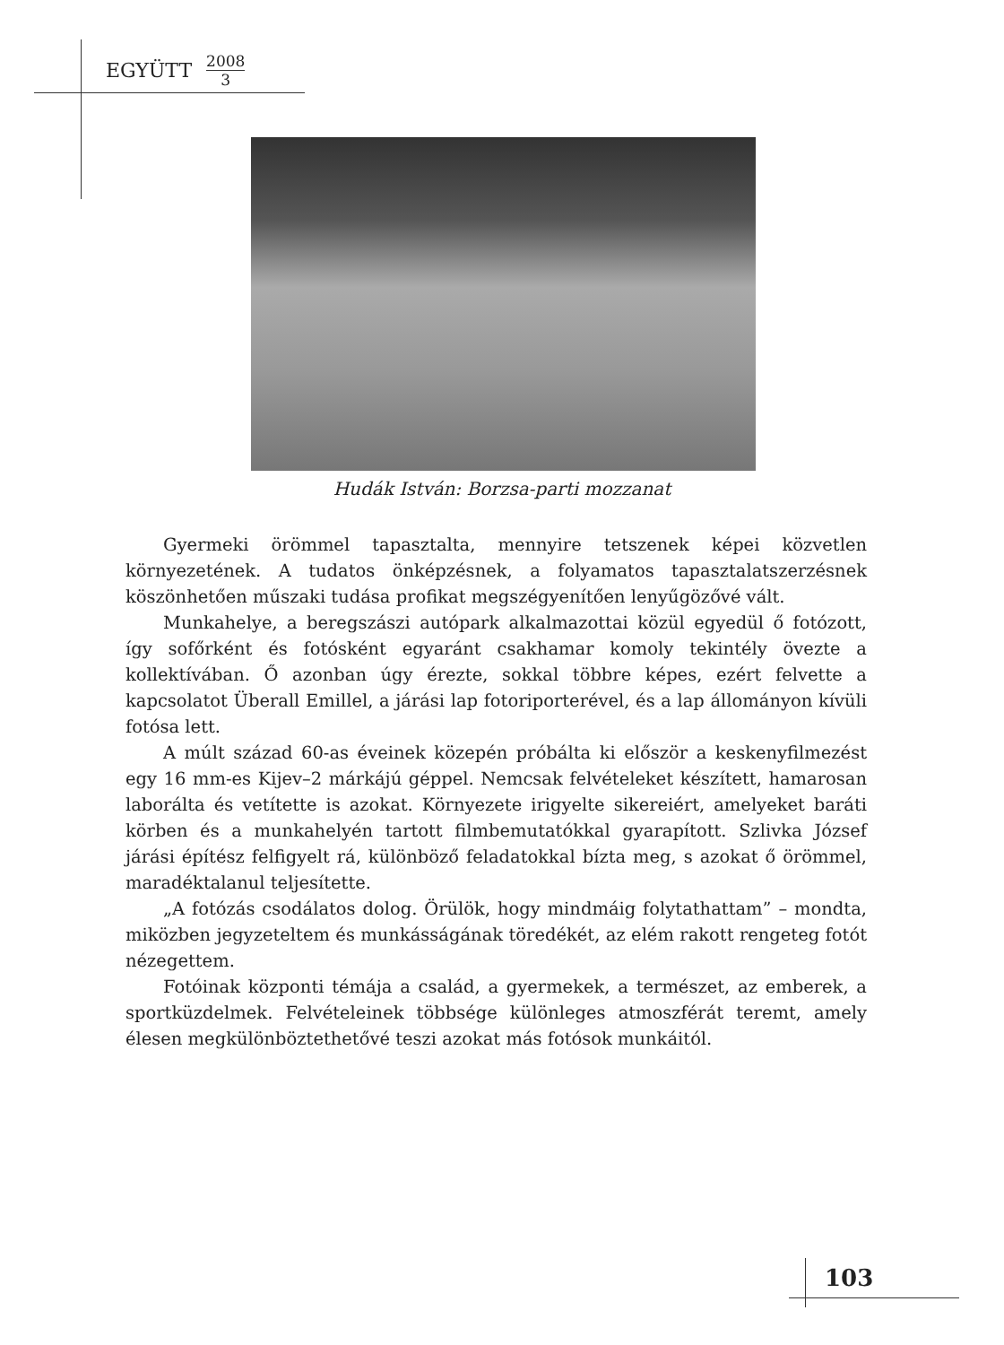EGYÜTT 2008 3
Hudák István: Borzsa-parti mozzanat
Gyermeki örömmel tapasztalta, mennyire tetszenek képei közvetlen környezetének. A tudatos önképzésnek, a folyamatos tapasztalatszerzésnek köszönhetően műszaki tudása profikat megszégyenítően lenyűgözővé vált.
Munkahelye, a beregszászi autópark alkalmazottai közül egyedül ő fotózott, így sofőrként és fotósként egyaránt csakhamar komoly tekintély övezte a kollektívában. Ő azonban úgy érezte, sokkal többre képes, ezért felvette a kapcsolatot Überall Emillel, a járási lap fotoriporterével, és a lap állományon kívüli fotósa lett.
A múlt század 60-as éveinek közepén próbálta ki először a keskenyfilmezést egy 16 mm-es Kijev–2 márkájú géppel. Nemcsak felvételeket készített, hamarosan laborálta és vetítette is azokat. Környezete irigyelte sikereiért, amelyeket baráti körben és a munkahelyén tartott filmbemutatókkal gyarapított. Szlivka József járási építész felfigyelt rá, különböző feladatokkal bízta meg, s azokat ő örömmel, maradéktalanul teljesítette.
„A fotózás csodálatos dolog. Örülök, hogy mindmáig folytathattam” – mondta, miközben jegyzeteltem és munkásságának töredékét, az elém rakott rengeteg fotót nézegettem.
Fotóinak központi témája a család, a gyermekek, a természet, az emberek, a sportküzdelmek. Felvételeinek többsége különleges atmoszférát teremt, amely élesen megkülönböztethetővé teszi azokat más fotósok munkáitól.
103